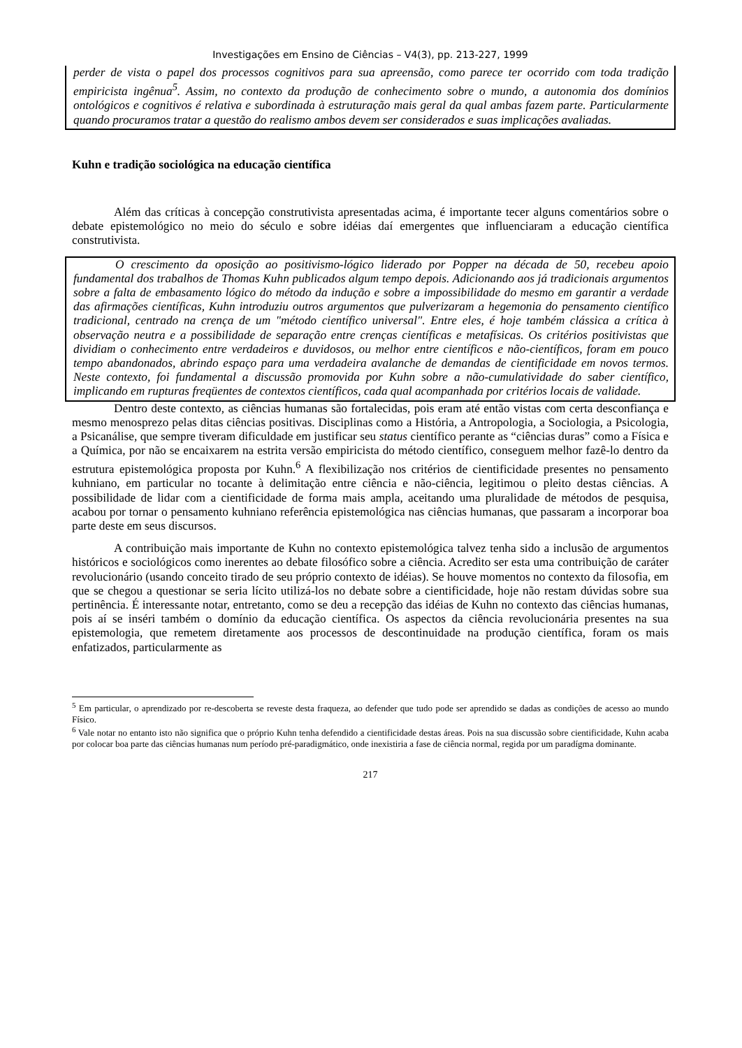Investigações em Ensino de Ciências – V4(3), pp. 213-227, 1999
perder de vista o papel dos processos cognitivos para sua apreensão, como parece ter ocorrido com toda tradição empiricista ingênua<sup>5</sup>. Assim, no contexto da produção de conhecimento sobre o mundo, a autonomia dos domínios ontológicos e cognitivos é relativa e subordinada à estruturação mais geral da qual ambas fazem parte. Particularmente quando procuramos tratar a questão do realismo ambos devem ser considerados e suas implicações avaliadas.
Kuhn e tradição sociológica na educação científica
Além das críticas à concepção construtivista apresentadas acima, é importante tecer alguns comentários sobre o debate epistemológico no meio do século e sobre idéias daí emergentes que influenciaram a educação científica construtivista.
O crescimento da oposição ao positivismo-lógico liderado por Popper na década de 50, recebeu apoio fundamental dos trabalhos de Thomas Kuhn publicados algum tempo depois. Adicionando aos já tradicionais argumentos sobre a falta de embasamento lógico do método da indução e sobre a impossibilidade do mesmo em garantir a verdade das afirmações científicas, Kuhn introduziu outros argumentos que pulverizaram a hegemonia do pensamento científico tradicional, centrado na crença de um "método científico universal". Entre eles, é hoje também clássica a crítica à observação neutra e a possibilidade de separação entre crenças científicas e metafísicas. Os critérios positivistas que dividiam o conhecimento entre verdadeiros e duvidosos, ou melhor entre científicos e não-científicos, foram em pouco tempo abandonados, abrindo espaço para uma verdadeira avalanche de demandas de cientificidade em novos termos. Neste contexto, foi fundamental a discussão promovida por Kuhn sobre a não-cumulatividade do saber científico, implicando em rupturas freqüentes de contextos científicos, cada qual acompanhada por critérios locais de validade.
Dentro deste contexto, as ciências humanas são fortalecidas, pois eram até então vistas com certa desconfiança e mesmo menosprezo pelas ditas ciências positivas. Disciplinas como a História, a Antropologia, a Sociologia, a Psicologia, a Psicanálise, que sempre tiveram dificuldade em justificar seu status científico perante as “ciências duras” como a Física e a Química, por não se encaixarem na estrita versão empiricista do método científico, conseguem melhor fazê-lo dentro da estrutura epistemológica proposta por Kuhn.<sup>6</sup> A flexibilização nos critérios de cientificidade presentes no pensamento kuhniano, em particular no tocante à delimitação entre ciência e não-ciência, legitimou o pleito destas ciências. A possibilidade de lidar com a cientificidade de forma mais ampla, aceitando uma pluralidade de métodos de pesquisa, acabou por tornar o pensamento kuhniano referência epistemológica nas ciências humanas, que passaram a incorporar boa parte deste em seus discursos.
A contribuição mais importante de Kuhn no contexto epistemológica talvez tenha sido a inclusão de argumentos históricos e sociológicos como inerentes ao debate filosófico sobre a ciência. Acredito ser esta uma contribuição de caráter revolucionário (usando conceito tirado de seu próprio contexto de idéias). Se houve momentos no contexto da filosofia, em que se chegou a questionar se seria lícito utilizá-los no debate sobre a cientificidade, hoje não restam dúvidas sobre sua pertinência. É interessante notar, entretanto, como se deu a recepção das idéias de Kuhn no contexto das ciências humanas, pois aí se inséri também o domínio da educação científica. Os aspectos da ciência revolucionária presentes na sua epistemologia, que remetem diretamente aos processos de descontinuidade na produção científica, foram os mais enfatizados, particularmente as
<sup>5</sup> Em particular, o aprendizado por re-descoberta se reveste desta fraqueza, ao defender que tudo pode ser aprendido se dadas as condições de acesso ao mundo Físico.
<sup>6</sup> Vale notar no entanto isto não significa que o próprio Kuhn tenha defendido a cientificidade destas áreas. Pois na sua discussão sobre cientificidade, Kuhn acaba por colocar boa parte das ciências humanas num período pré-paradigmático, onde inexistiria a fase de ciência normal, regida por um paradígma dominante.
217